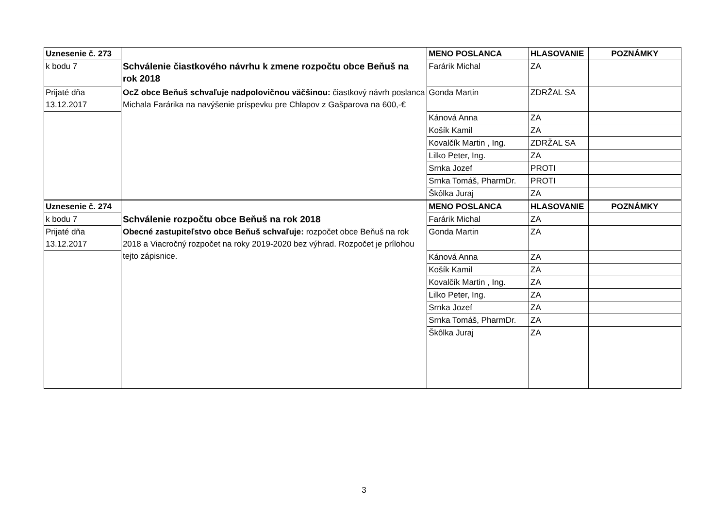| Uznesenie č. 273 | | MENO POSLANCA | HLASOVANIE | POZNÁMKY |
| k bodu 7 | Schválenie čiastkového návrhu k zmene rozpočtu obce Beňuš na rok 2018 | Farárik Michal | ZA | |
| Prijaté dňa 13.12.2017 | OcZ obce Beňuš schvaľuje nadpolovičnou väčšinou: čiastkový návrh poslanca Michala Farárika na navýšenie príspevku pre Chlapov z Gašparova na 600,-€ | Gonda Martin | ZDRŽAL SA | |
| | | Kánová Anna | ZA | |
| | | Košík Kamil | ZA | |
| | | Kovalčík Martin , Ing. | ZDRŽAL SA | |
| | | Lilko Peter, Ing. | ZA | |
| | | Srnka Jozef | PROTI | |
| | | Srnka Tomáš, PharmDr. | PROTI | |
| | | Škôlka Juraj | ZA | |
| Uznesenie č. 274 | | MENO POSLANCA | HLASOVANIE | POZNÁMKY |
| k bodu 7 | Schválenie rozpočtu obce Beňuš na rok 2018 | Farárik Michal | ZA | |
| Prijaté dňa 13.12.2017 | Obecné zastupiteľstvo obce Beňuš schvaľuje: rozpočet obce Beňuš na rok 2018 a Viacročný rozpočet na roky 2019-2020 bez výhrad. Rozpočet je prílohou tejto zápisnice. | Gonda Martin | ZA | |
| | | Kánová Anna | ZA | |
| | | Košík Kamil | ZA | |
| | | Kovalčík Martin , Ing. | ZA | |
| | | Lilko Peter, Ing. | ZA | |
| | | Srnka Jozef | ZA | |
| | | Srnka Tomáš, PharmDr. | ZA | |
| | | Škôlka Juraj | ZA | |
3